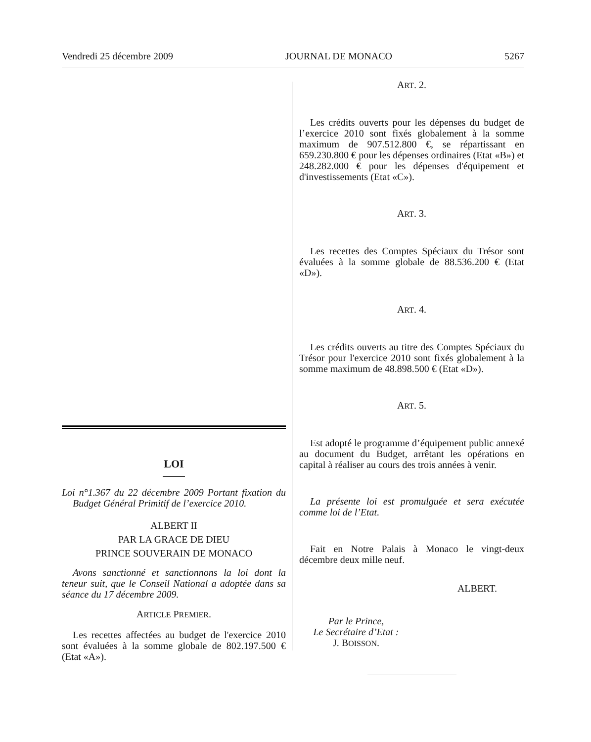Vendredi 25 décembre 2009 JOURNAL DE MONACO 5267
LOI
Loi n°1.367 du 22 décembre 2009 Portant fixation du Budget Général Primitif de l’exercice 2010.
ALBERT II
PAR LA GRACE DE DIEU
PRINCE SOUVERAIN DE MONACO
Avons sanctionné et sanctionnons la loi dont la teneur suit, que le Conseil National a adoptée dans sa séance du 17 décembre 2009.
ARTICLE PREMIER.
Les recettes affectées au budget de l'exercice 2010 sont évaluées à la somme globale de 802.197.500 € (Etat «A»).
ART. 2.
Les crédits ouverts pour les dépenses du budget de l’exercice 2010 sont fixés globalement à la somme maximum de 907.512.800 €, se répartissant en 659.230.800 € pour les dépenses ordinaires (Etat «B») et 248.282.000 € pour les dépenses d'équipement et d'investissements (Etat «C»).
ART. 3.
Les recettes des Comptes Spéciaux du Trésor sont évaluées à la somme globale de 88.536.200 € (Etat «D»).
ART. 4.
Les crédits ouverts au titre des Comptes Spéciaux du Trésor pour l'exercice 2010 sont fixés globalement à la somme maximum de 48.898.500 € (Etat «D»).
ART. 5.
Est adopté le programme d’équipement public annexé au document du Budget, arrêtant les opérations en capital à réaliser au cours des trois années à venir.
La présente loi est promulguée et sera exécutée comme loi de l’Etat.
Fait en Notre Palais à Monaco le vingt-deux décembre deux mille neuf.
ALBERT.
Par le Prince,
Le Secrétaire d’Etat :
J. BOISSON.